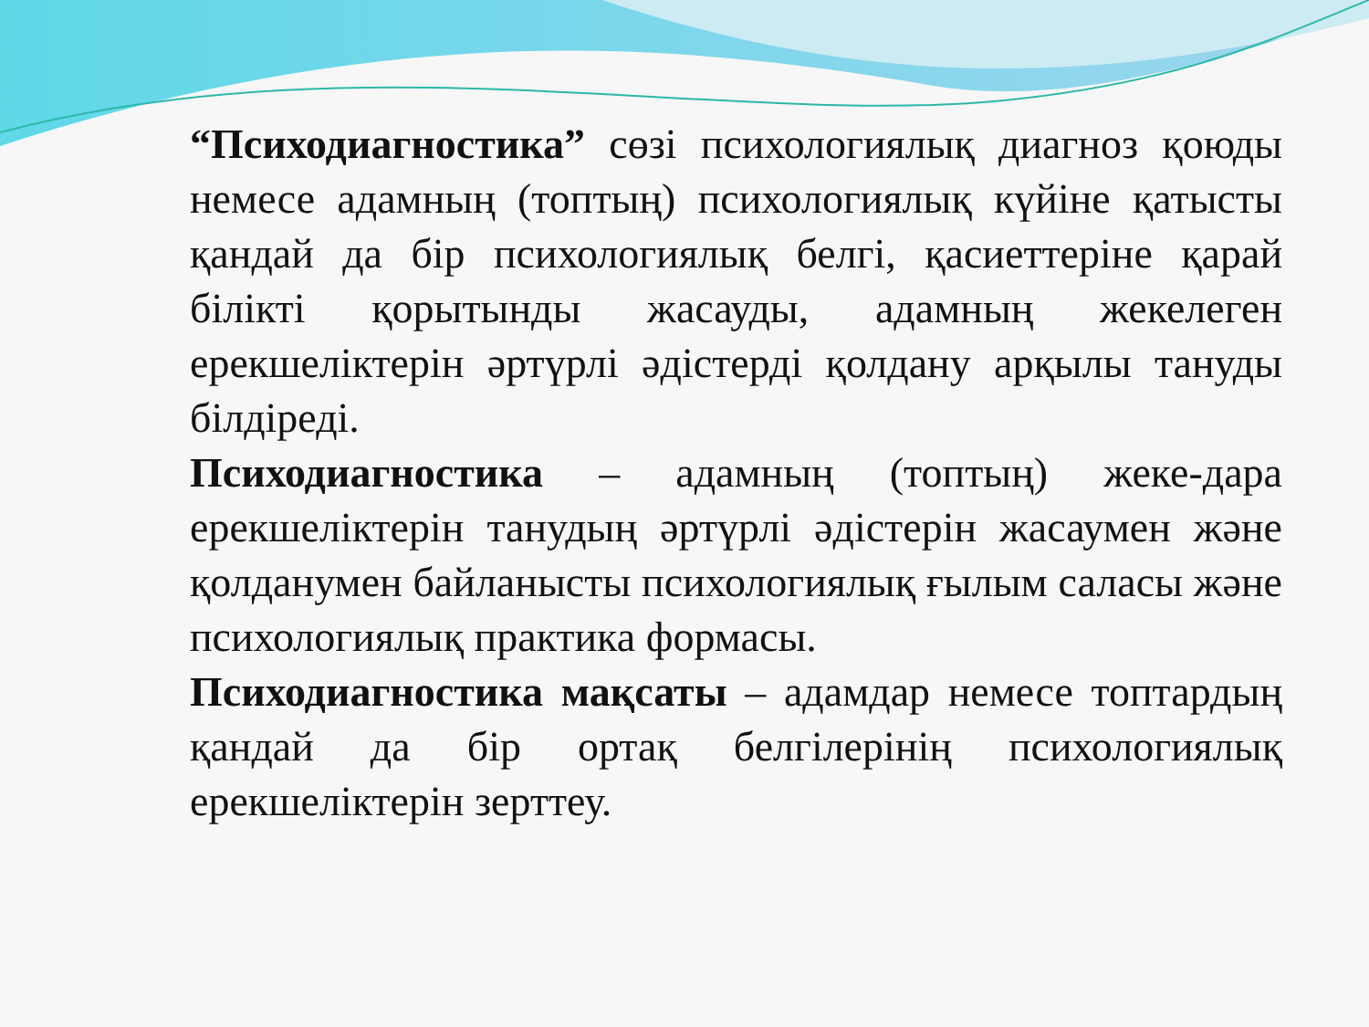“Психодиагностика” сөзі психологиялық диагноз қоюды немесе адамның (топтың) психологиялық күйіне қатысты қандай да бір психологиялық белгі, қасиеттеріне қарай білікті қорытынды жасауды, адамның жекелеген ерекшеліктерін әртүрлі әдістерді қолдану арқылы тануды білдіреді.
Психодиагностика – адамның (топтың) жеке-дара ерекшеліктерін танудың әртүрлі әдістерін жасаумен және қолданумен байланысты психологиялық ғылым саласы және психологиялық практика формасы.
Психодиагностика мақсаты – адамдар немесе топтардың қандай да бір ортақ белгілерінің психологиялық ерекшеліктерін зерттеу.